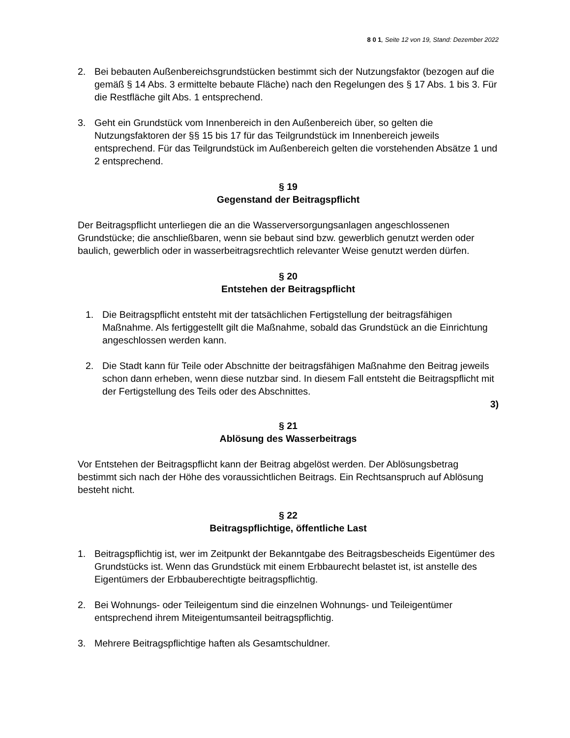8 0 1, Seite 12 von 19, Stand: Dezember 2022
2. Bei bebauten Außenbereichsgrundstücken bestimmt sich der Nutzungsfaktor (bezogen auf die gemäß § 14 Abs. 3 ermittelte bebaute Fläche) nach den Regelungen des § 17 Abs. 1 bis 3. Für die Restfläche gilt Abs. 1 entsprechend.
3. Geht ein Grundstück vom Innenbereich in den Außenbereich über, so gelten die Nutzungsfaktoren der §§ 15 bis 17 für das Teilgrundstück im Innenbereich jeweils entsprechend. Für das Teilgrundstück im Außenbereich gelten die vorstehenden Absätze 1 und 2 entsprechend.
§ 19
Gegenstand der Beitragspflicht
Der Beitragspflicht unterliegen die an die Wasserversorgungsanlagen angeschlossenen Grundstücke; die anschließbaren, wenn sie bebaut sind bzw. gewerblich genutzt werden oder baulich, gewerblich oder in wasserbeitragsrechtlich relevanter Weise genutzt werden dürfen.
§ 20
Entstehen der Beitragspflicht
1. Die Beitragspflicht entsteht mit der tatsächlichen Fertigstellung der beitragsfähigen Maßnahme. Als fertiggestellt gilt die Maßnahme, sobald das Grundstück an die Einrichtung angeschlossen werden kann.
2. Die Stadt kann für Teile oder Abschnitte der beitragsfähigen Maßnahme den Beitrag jeweils schon dann erheben, wenn diese nutzbar sind. In diesem Fall entsteht die Beitragspflicht mit der Fertigstellung des Teils oder des Abschnittes.
3)
§ 21
Ablösung des Wasserbeitrags
Vor Entstehen der Beitragspflicht kann der Beitrag abgelöst werden. Der Ablösungsbetrag bestimmt sich nach der Höhe des voraussichtlichen Beitrags. Ein Rechtsanspruch auf Ablösung besteht nicht.
§ 22
Beitragspflichtige, öffentliche Last
1. Beitragspflichtig ist, wer im Zeitpunkt der Bekanntgabe des Beitragsbescheids Eigentümer des Grundstücks ist. Wenn das Grundstück mit einem Erbbaurecht belastet ist, ist anstelle des Eigentümers der Erbbauberechtigte beitragspflichtig.
2. Bei Wohnungs- oder Teileigentum sind die einzelnen Wohnungs- und Teileigentümer entsprechend ihrem Miteigentumsanteil beitragspflichtig.
3. Mehrere Beitragspflichtige haften als Gesamtschuldner.